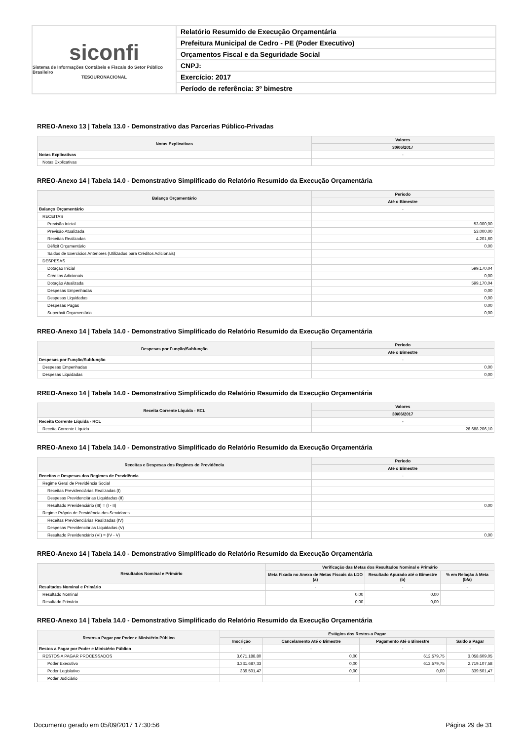siconfi
Sistema de Informações Contábeis e Fiscais do Setor Público Brasileiro
TESOURONACIONAL
Relatório Resumido de Execução Orçamentária
Prefeitura Municipal de Cedro - PE (Poder Executivo)
Orçamentos Fiscal e da Seguridade Social
CNPJ:
Exercício: 2017
Período de referência: 3º bimestre
RREO-Anexo 13 | Tabela 13.0 - Demonstrativo das Parcerias Público-Privadas
| Notas Explicativas | Valores |
| --- | --- |
| | 30/06/2017 |
| Notas Explicativas | - |
| Notas Explicativas | |
RREO-Anexo 14 | Tabela 14.0 - Demonstrativo Simplificado do Relatório Resumido da Execução Orçamentária
| Balanço Orçamentário | Período |
| --- | --- |
| | Até o Bimestre |
| Balanço Orçamentário | - |
| RECEITAS | |
| Previsão Inicial | 53.000,00 |
| Previsão Atualizada | 53.000,00 |
| Receitas Realizadas | 4.201,60 |
| Déficit Orçamentário | 0,00 |
| Saldos de Exercícios Anteriores (Utilizados para Créditos Adicionais) | |
| DESPESAS | |
| Dotação Inicial | 599.170,04 |
| Créditos Adicionais | 0,00 |
| Dotação Atualizada | 599.170,04 |
| Despesas Empenhadas | 0,00 |
| Despesas Liquidadas | 0,00 |
| Despesas Pagas | 0,00 |
| Superávit Orçamentário | 0,00 |
RREO-Anexo 14 | Tabela 14.0 - Demonstrativo Simplificado do Relatório Resumido da Execução Orçamentária
| Despesas por Função/Subfunção | Período |
| --- | --- |
| | Até o Bimestre |
| Despesas por Função/Subfunção | - |
| Despesas Empenhadas | 0,00 |
| Despesas Liquidadas | 0,00 |
RREO-Anexo 14 | Tabela 14.0 - Demonstrativo Simplificado do Relatório Resumido da Execução Orçamentária
| Receita Corrente Líquida - RCL | Valores |
| --- | --- |
| | 30/06/2017 |
| Receita Corrente Líquida - RCL | - |
| Receita Corrente Líquida | 26.688.206,10 |
RREO-Anexo 14 | Tabela 14.0 - Demonstrativo Simplificado do Relatório Resumido da Execução Orçamentária
| Receitas e Despesas dos Regimes de Previdência | Período |
| --- | --- |
| | Até o Bimestre |
| Receitas e Despesas dos Regimes de Previdência | - |
| Regime Geral de Previdência Social | |
| Receitas Previdenciárias Realizadas (I) | |
| Despesas Previdenciárias Liquidadas (II) | |
| Resultado Previdenciário (III) = (I - II) | 0,00 |
| Regime Próprio de Previdência dos Servidores | |
| Receitas Previdenciárias Realizadas (IV) | |
| Despesas Previdenciárias Liquidadas (V) | |
| Resultado Previdenciário (VI) = (IV - V) | 0,00 |
RREO-Anexo 14 | Tabela 14.0 - Demonstrativo Simplificado do Relatório Resumido da Execução Orçamentária
| Resultados Nominal e Primário | Verificação das Metas dos Resultados Nominal e Primário | | |
| --- | --- | --- | --- |
| | Meta Fixada no Anexo de Metas Fiscais da LDO (a) | Resultado Apurado até o Bimestre (b) | % em Relação à Meta (b/a) |
| Resultados Nominal e Primário | - | - | - |
| Resultado Nominal | 0,00 | 0,00 | |
| Resultado Primário | 0,00 | 0,00 | |
RREO-Anexo 14 | Tabela 14.0 - Demonstrativo Simplificado do Relatório Resumido da Execução Orçamentária
| Restos a Pagar por Poder e Ministério Público | Estágios dos Restos a Pagar | | | |
| --- | --- | --- | --- | --- |
| | Inscrição | Cancelamento Até o Bimestre | Pagamento Até o Bimestre | Saldo a Pagar |
| Restos a Pagar por Poder e Ministério Público | - | - | - | - |
| RESTOS A PAGAR PROCESSADOS | 3.671.188,80 | 0,00 | 612.579,75 | 3.058.609,05 |
| Poder Executivo | 3.331.687,33 | 0,00 | 612.579,75 | 2.719.107,58 |
| Poder Legislativo | 339.501,47 | 0,00 | 0,00 | 339.501,47 |
| Poder Judiciário | | | | |
Documento gerado em 05/09/2017 17:30:56 Página 29 de 31